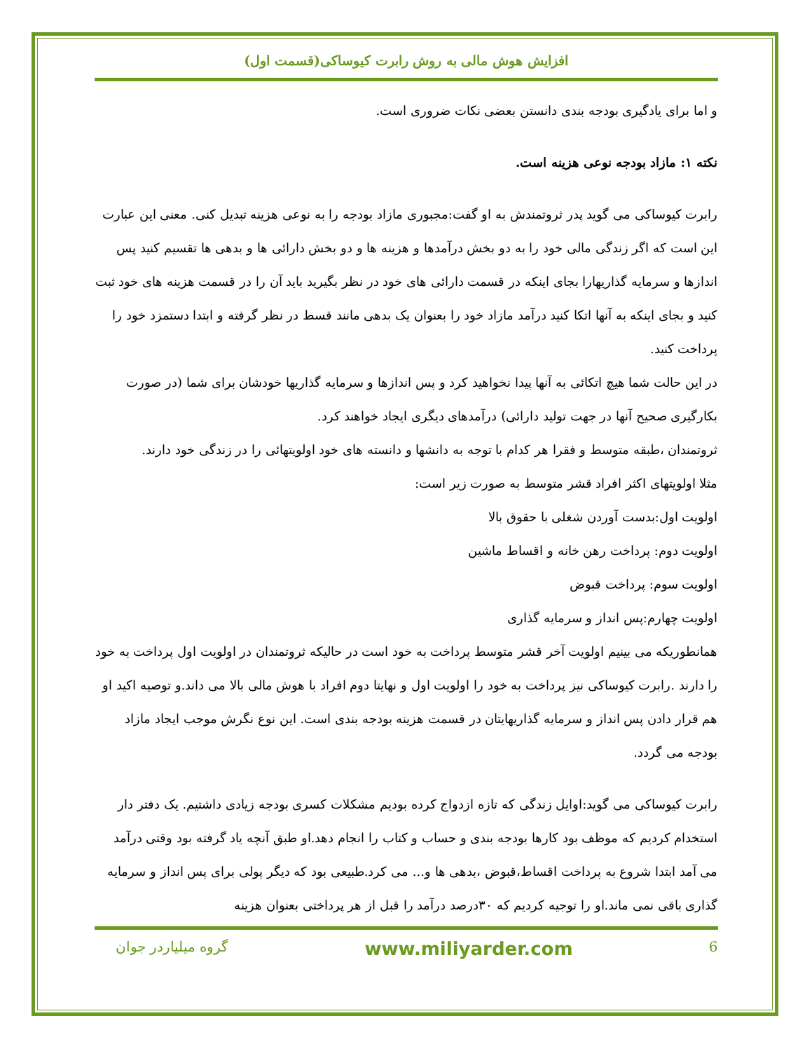افزایش هوش مالی به روش رابرت کیوساکی(قسمت اول)
و اما برای یادگیری بودجه بندی دانستن بعضی نکات ضروری است.
نکته ۱: مازاد بودجه نوعی هزینه است.
رابرت کیوساکی می گوید پدر ثروتمندش به او گفت:مجبوری مازاد بودجه را به نوعی هزینه تبدیل کنی. معنی این عبارت این است که اگر زندگی مالی خود را به دو بخش درآمدها و هزینه ها و دو بخش دارائی ها و بدهی ها تقسیم کنید پس اندازها و سرمایه گذاریهارا بجای اینکه در قسمت دارائی های خود در نظر بگیرید باید آن را در قسمت هزینه های خود ثبت کنید و بجای اینکه به آنها اتکا کنید درآمد مازاد خود را بعنوان یک بدهی مانند قسط در نظر گرفته و ابتدا دستمزد خود را پرداخت کنید.
در این حالت شما هیچ اتکائی به آنها پیدا نخواهید کرد و پس اندازها و سرمایه گذاریها خودشان برای شما (در صورت بکارگیری صحیح آنها در جهت تولید دارائی) درآمدهای دیگری ایجاد خواهند کرد.
ثروتمندان ،طبقه متوسط و فقرا هر کدام با توجه به دانشها و دانسته های خود اولویتهائی را در زندگی خود دارند.
مثلا اولویتهای اکثر افراد قشر متوسط به صورت زیر است:
اولویت اول:بدست آوردن شغلی با حقوق بالا
اولویت دوم: پرداخت رهن خانه و اقساط ماشین
اولویت سوم: پرداخت قبوض
اولویت چهارم:پس انداز و سرمایه گذاری
همانطوریکه می بینیم اولویت آخر قشر متوسط پرداخت به خود است در حالیکه ثروتمندان در اولویت اول پرداخت به خود را دارند .رابرت کیوساکی نیز پرداخت به خود را اولویت اول و نهایتا دوم افراد با هوش مالی بالا می داند.و توصیه اکید او هم قرار دادن پس انداز و سرمایه گذاریهایتان در قسمت هزینه بودجه بندی است. این نوع نگرش موجب ایجاد مازاد بودجه می گردد.
رابرت کیوساکی می گوید:اوایل زندگی که تازه ازدواج کرده بودیم مشکلات کسری بودجه زیادی داشتیم. یک دفتر دار استخدام کردیم که موظف بود کارها بودجه بندی و حساب و کتاب را انجام دهد.او طبق آنچه یاد گرفته بود وقتی درآمد می آمد ابتدا شروع به پرداخت اقساط،قبوض ،بدهی ها و... می کرد.طبیعی بود که دیگر پولی برای پس انداز و سرمایه گذاری باقی نمی ماند.او را توجیه کردیم که ۳۰درصد درآمد را قبل از هر پرداختی بعنوان هزینه
6 www.miliyarder.com گروه میلیاردر جوان